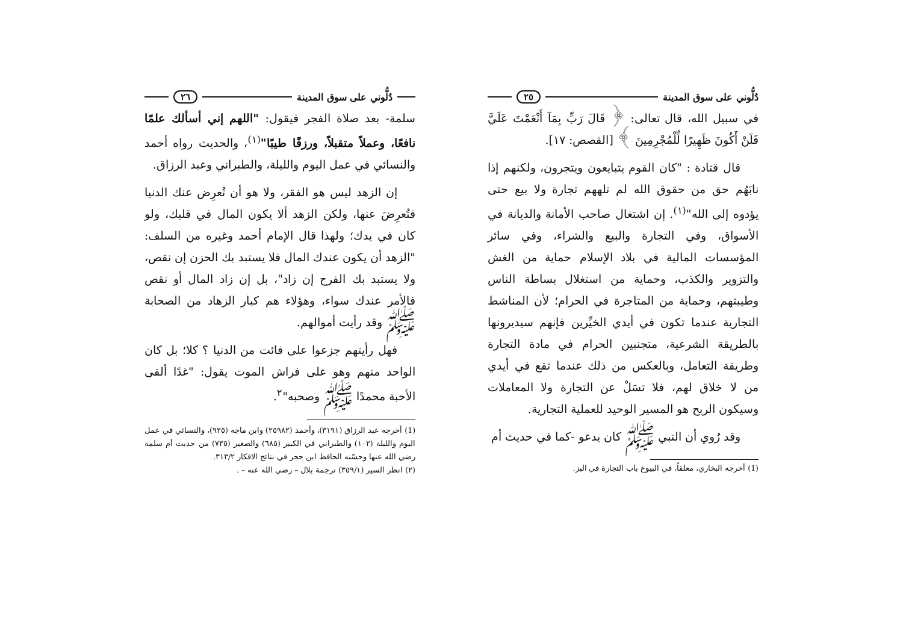دُلُّوني على سوق المدينة ٢٥
في سبيل الله، قال تعالى: ﴿ قَالَ رَبِّ بِمَآ أَنْعَمْتَ عَلَيَّ فَلَنْ أَكُونَ ظَهِيرًا لِّلْمُجْرِمِينَ ﴾ [القصص: ١٧].
قال قتادة : "كان القوم يتبايعون ويتجرون، ولكنهم إذا نابَهُم حق من حقوق الله لم تلههم تجارة ولا بيع حتى يؤدوه إلى الله"<sup>(١)</sup>. إن اشتغال صاحب الأمانة والديانة في الأسواق، وفي التجارة والبيع والشراء، وفي سائر المؤسسات المالية في بلاد الإسلام حماية من الغش والتزوير والكذب، وحماية من استغلال بساطة الناس وطيبتهم، وحماية من المتاجرة في الحرام؛ لأن المناشط التجارية عندما تكون في أيدي الخيِّرين فإنهم سيديرونها بالطريقة الشرعية، متجنبين الحرام في مادة التجارة وطريقة التعامل، وبالعكس من ذلك عندما تقع في أيدي من لا خلاق لهم، فلا تسَلْ عن التجارة ولا المعاملات وسيكون الربح هو المسير الوحيد للعملية التجارية.
وقد رُوي أن النبي ﷺ كان يدعو -كما في حديث أم
(1) أخرجه البخاري، معلقاً، في البيوع باب التجارة في البز.
دُلُّوني على سوق المدينة ٢٦
سلمة- بعد صلاة الفجر فيقول: "اللهم إني أسألك علمًا نافعًا، وعملاً متقبلاً، ورزقًا طيبًا"<sup>(١)</sup>، والحديث رواه أحمد والنسائي في عمل اليوم والليلة، والطبراني وعبد الرزاق.
إن الزهد ليس هو الفقر، ولا هو أن تُعرِض عنك الدنيا فتُعرِضَ عنها، ولكن الزهد ألا يكون المال في قلبك، ولو كان في يدك؛ ولهذا قال الإمام أحمد وغيره من السلف: "الزهد أن يكون عندك المال فلا يستبد بك الحزن إن نقص، ولا يستبد بك الفرح إن زاد"، بل إن زاد المال أو نقص فالأمر عندك سواء، وهؤلاء هم كبار الزهاد من الصحابة ﷺ وقد رأيت أموالهم.
فهل رأيتهم جزعوا على فائت من الدنيا ؟ كلا؛ بل كان الواحد منهم وهو على فراش الموت يقول: "غدًا ألقى الأحبة محمدًا ﷺ وصحبه"<sup>٢</sup>.
(1) أخرجه عبد الرزاق (٣١٩١)، وأحمد (٢٥٩٨٢) وابن ماجه (٩٢٥)، والنسائي في عمل اليوم والليلة (١٠٢) والطبراني في الكبير (٦٨٥) والصغير (٧٣٥) من حديث أم سلمة رضي الله عنها وحسّنه الحافظ ابن حجر في نتائج الافكار ٣١٣/٢.
(٢) انظر السير (٣٥٩/١) ترجمة بلال – رضي الله عنه – .